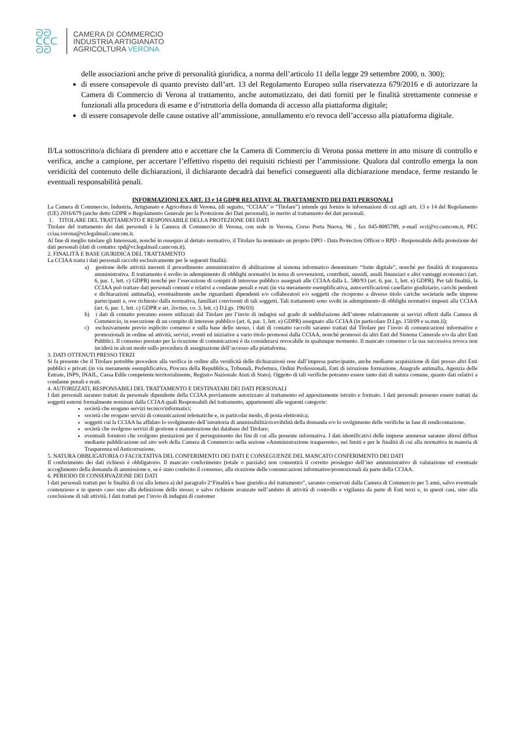ᘐᘐ
ᑕᑕᑕ
ᘐᘐ
CAMERA DI COMMERCIO
INDUSTRIA ARTIGIANATO
AGRICOLTURA VERONA
delle associazioni anche prive di personalità giuridica, a norma dell’articolo 11 della legge 29 settembre 2000, n. 300);
di essere consapevole di quanto previsto dall’art. 13 del Regolamento Europeo sulla riservatezza 679/2016 e di autorizzare la Camera di Commercio di Verona al trattamento, anche automatizzato, dei dati forniti per le finalità strettamente connesse e funzionali alla procedura di esame e d’istruttoria della domanda di accesso alla piattaforma digitale;
di essere consapevole delle cause ostative all’ammissione, annullamento e/o revoca dell’accesso alla piattaforma digitale.
Il/La sottoscritto/a dichiara di prendere atto e accettare che la Camera di Commercio di Verona possa mettere in atto misure di controllo e verifica, anche a campione, per accertare l’effettivo rispetto dei requisiti richiesti per l’ammissione. Qualora dal controllo emerga la non veridicità del contenuto delle dichiarazioni, il dichiarante decadrà dai benefici conseguenti alla dichiarazione mendace, ferme restando le eventuali responsabilità penali.
INFORMAZIONI EX ART. 13 e 14 GDPR RELATIVE AL TRATTAMENTO DEI DATI PERSONALI
La Camera di Commercio, Industria, Artigianato e Agricoltura di Verona, (di seguito, “CCIAA” o “Titolare”) intende qui fornire le informazioni di cui agli artt. 13 e 14 del Regolamento (UE) 2016/679 (anche detto GDPR o Regolamento Generale per la Protezione dei Dati personali), in merito al trattamento dei dati personali.
1. TITOLARE DEL TRATTAMENTO E RESPONSABILE DELLA PROTEZIONE DEI DATI
Titolare del trattamento dei dati personali è la Camera di Commercio di Verona, con sede in Verona, Corso Porta Nuova, 96 , fax 045-8085789, e-mail ocri@vr.camcom.it, PEC cciaa.verona@vr.legalmail.camcom.it.
Al fine di meglio tutelare gli Interessati, nonché in ossequio al dettato normativo, il Titolare ha nominato un proprio DPO - Data Protection Officer o RPD - Responsabile della protezione dei dati personali (dati di contatto: rpd@vr.legalmail.camcom.it).
2. FINALITÀ E BASE GIURIDICA DEL TRATTAMENTO
La CCIAA tratta i dati personali raccolti esclusivamente per le seguenti finalità:
a) gestione delle attività inerenti il procedimento amministrativo di abilitazione al sistema informatico denominato “Suite digitale”, nonché per finalità di trasparenza amministrativa. Il trattamento è svolto in adempimento di obblighi normativi in tema di sovvenzioni, contributi, sussidi, ausili finanziari e altri vantaggi economici (art. 6, par. 1, lett. c) GDPR) nonché per l’esecuzione di compiti di interesse pubblico assegnati alle CCIAA dalla L. 580/93 (art. 6, par. 1, lett. e) GDPR). Per tali finalità, la CCIAA può trattare dati personali comuni e relativi a condanne penali e reati (in via meramente esemplificativa, autocertificazioni casellario giudiziario, carichi pendenti e dichiarazioni antimafia), eventualmente anche riguardanti dipendenti e/o collaboratori e/o soggetti che ricoprono a diverso titolo cariche societarie nelle imprese partecipanti e, ove richiesto dalla normativa, familiari conviventi di tali soggetti. Tali trattamenti sono svolti in adempimento di obblighi normativi imposti alla CCIAA (art. 6, par. 1, lett. c) GDPR e art. 2octies, co. 3, lett. c) D.Lgs. 196/03)
b) i dati di contatto potranno essere utilizzati dal Titolare per l’invio di indagini sul grado di soddisfazione dell’utente relativamente ai servizi offerti dalla Camera di Commercio, in esecuzione di un compito di interesse pubblico (art. 6, par. 1, lett. e) GDPR) assegnato alla CCIAA (in particolare D.Lgs. 150/09 e ss.mm.ii);
c) esclusivamente previo esplicito consenso e sulla base dello stesso, i dati di contatto raccolti saranno trattati dal Titolare per l’invio di comunicazioni informative e promozionali in ordine ad attività, servizi, eventi ed iniziative a vario titolo promossi dalla CCIAA, nonché promossi da altri Enti del Sistema Camerale e/o da altri Enti Pubblici. Il consenso prestato per la ricezione di comunicazioni è da considerarsi revocabile in qualunque momento. Il mancato consenso o la sua successiva revoca non inciderà in alcun modo sullo procedura di assegnazione dell’accesso alla piattaforma.
3. DATI OTTENUTI PRESSO TERZI
Si fa presente che il Titolare potrebbe procedere alla verifica in ordine alla veridicità delle dichiarazioni rese dall’impresa partecipante, anche mediante acquisizione di dati presso altri Enti pubblici e privati (in via meramente esemplificativa, Procura della Repubblica, Tribunali, Prefettura, Ordini Professionali, Enti di istruzione formazione, Anagrafe antimafia, Agenzia delle Entrate, INPS, INAIL, Cassa Edile competente territorialmente, Registro Nazionale Aiuti di Stato). Oggetto di tali verifiche potranno essere tanto dati di natura comune, quanto dati relativi a condanne penali e reati.
4. AUTORIZZATI, RESPONSABILI DEL TRATTAMENTO E DESTINATARI DEI DATI PERSONALI
I dati personali saranno trattati da personale dipendente della CCIAA previamente autorizzato al trattamento ed appositamente istruito e formato. I dati personali possono essere trattati da soggetti esterni formalmente nominati dalla CCIAA quali Responsabili del trattamento, appartenenti alle seguenti categorie:
società che erogano servizi tecnico/informatici;
società che erogano servizi di comunicazioni telematiche e, in particolar modo, di posta elettronica;
soggetti cui la CCIAA ha affidato lo svolgimento dell’istruttoria di ammissibilità/ricevibilità della domanda e/o lo svolgimento delle verifiche in fase di rendicontazione.
società che svolgono servizi di gestione e manutenzione dei database del Titolare;
eventuali fornitori che svolgono prestazioni per il perseguimento dei fini di cui alla presente informativa. I dati identificativi delle imprese ammesse saranno altresì diffusi mediante pubblicazione sul sito web della Camera di Commercio nella sezione «Amministrazione trasparente», nei limiti e per le finalità di cui alla normativa in materia di Trasparenza ed Anticorruzione.
5. NATURA OBBLIGATORIA O FACOLTATIVA DEL CONFERIMENTO DEI DATI E CONSEGUENZE DEL MANCATO CONFERIMENTO DEI DATI
Il conferimento dei dati richiesti è obbligatorio. Il mancato conferimento (totale o parziale) non consentirà il corretto prosieguo dell’iter amministrativo di valutazione ed eventuale accoglimento della domanda di ammissione e, se è stato conferito il consenso, alla ricezione delle comunicazioni informative/promozionali da parte della CCIAA.
6. PERIODO DI CONSERVAZIONE DEI DATI
I dati personali trattati per le finalità di cui alla lettera a) del paragrafo 2“Finalità e base giuridica del trattamento”, saranno conservati dalla Camera di Commercio per 5 anni, salvo eventuale contenzioso e in questo caso sino alla definizione dello stesso; e salvo richieste avanzate nell’ambito di attività di controllo e vigilanza da parte di Enti terzi e, in questi casi, sino alla conclusione di tali attività. I dati trattati per l’invio di indagini di customer